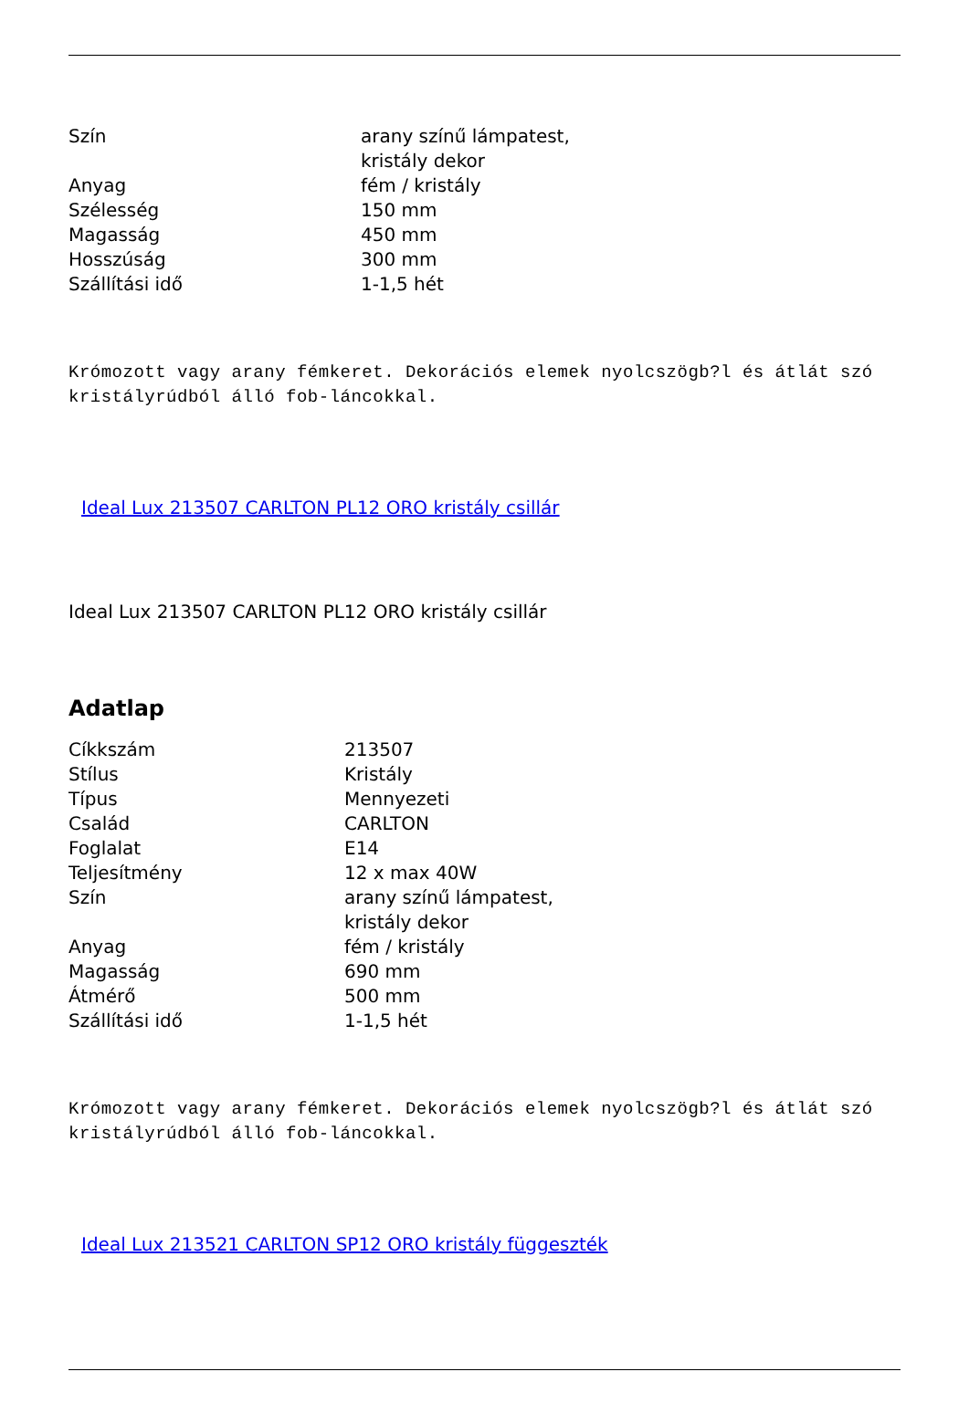| Szín | arany színű lámpatest, kristály dekor |
| Anyag | fém / kristály |
| Szélesség | 150 mm |
| Magasság | 450 mm |
| Hosszúság | 300 mm |
| Szállítási idő | 1-1,5 hét |
Krómozott vagy arany fémkeret. Dekorációs elemek nyolcszögb?l és átlát szó kristályrúdból álló fob-láncokkal.
Ideal Lux 213507 CARLTON PL12 ORO kristály csillár
Ideal Lux 213507 CARLTON PL12 ORO kristály csillár
Adatlap
| Cíkkszám | 213507 |
| Stílus | Kristály |
| Típus | Mennyezeti |
| Család | CARLTON |
| Foglalat | E14 |
| Teljesítmény | 12 x max 40W |
| Szín | arany színű lámpatest, kristály dekor |
| Anyag | fém / kristály |
| Magasság | 690 mm |
| Átmérő | 500 mm |
| Szállítási idő | 1-1,5 hét |
Krómozott vagy arany fémkeret. Dekorációs elemek nyolcszögb?l és átlát szó kristályrúdból álló fob-láncokkal.
Ideal Lux 213521 CARLTON SP12 ORO kristály függeszték